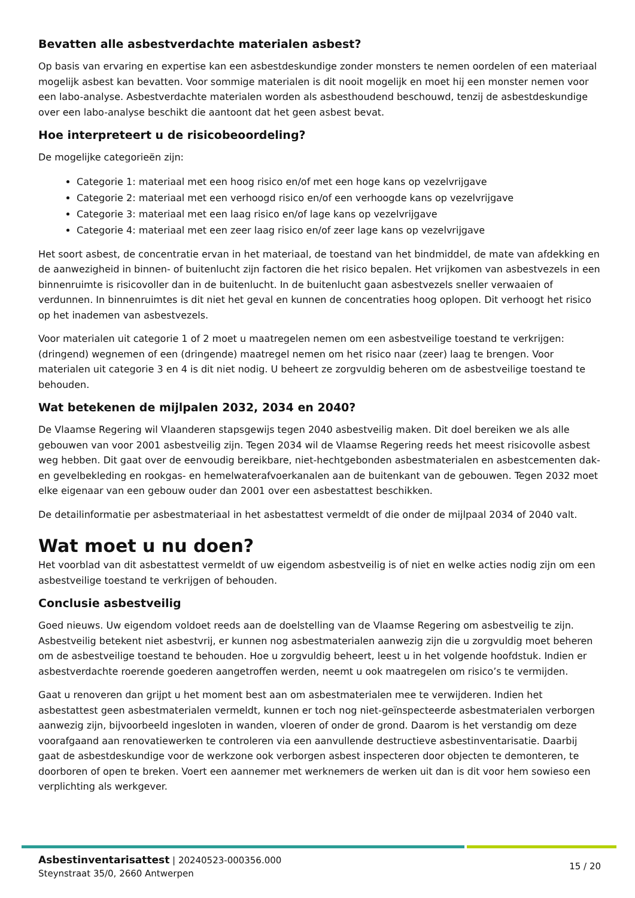Bevatten alle asbestverdachte materialen asbest?
Op basis van ervaring en expertise kan een asbestdeskundige zonder monsters te nemen oordelen of een materiaal mogelijk asbest kan bevatten. Voor sommige materialen is dit nooit mogelijk en moet hij een monster nemen voor een labo-analyse. Asbestverdachte materialen worden als asbesthoudend beschouwd, tenzij de asbestdeskundige over een labo-analyse beschikt die aantoont dat het geen asbest bevat.
Hoe interpreteert u de risicobeoordeling?
De mogelijke categorieën zijn:
Categorie 1: materiaal met een hoog risico en/of met een hoge kans op vezelvrijgave
Categorie 2: materiaal met een verhoogd risico en/of een verhoogde kans op vezelvrijgave
Categorie 3: materiaal met een laag risico en/of lage kans op vezelvrijgave
Categorie 4: materiaal met een zeer laag risico en/of zeer lage kans op vezelvrijgave
Het soort asbest, de concentratie ervan in het materiaal, de toestand van het bindmiddel, de mate van afdekking en de aanwezigheid in binnen- of buitenlucht zijn factoren die het risico bepalen. Het vrijkomen van asbestvezels in een binnenruimte is risicovoller dan in de buitenlucht. In de buitenlucht gaan asbestvezels sneller verwaaien of verdunnen. In binnenruimtes is dit niet het geval en kunnen de concentraties hoog oplopen. Dit verhoogt het risico op het inademen van asbestvezels.
Voor materialen uit categorie 1 of 2 moet u maatregelen nemen om een asbestveilige toestand te verkrijgen: (dringend) wegnemen of een (dringende) maatregel nemen om het risico naar (zeer) laag te brengen. Voor materialen uit categorie 3 en 4 is dit niet nodig. U beheert ze zorgvuldig beheren om de asbestveilige toestand te behouden.
Wat betekenen de mijlpalen 2032, 2034 en 2040?
De Vlaamse Regering wil Vlaanderen stapsgewijs tegen 2040 asbestveilig maken. Dit doel bereiken we als alle gebouwen van voor 2001 asbestveilig zijn. Tegen 2034 wil de Vlaamse Regering reeds het meest risicovolle asbest weg hebben. Dit gaat over de eenvoudig bereikbare, niet-hechtgebonden asbestmaterialen en asbestcementen dak- en gevelbekleding en rookgas- en hemelwaterafvoerkanalen aan de buitenkant van de gebouwen. Tegen 2032 moet elke eigenaar van een gebouw ouder dan 2001 over een asbestattest beschikken.
De detailinformatie per asbestmateriaal in het asbestattest vermeldt of die onder de mijlpaal 2034 of 2040 valt.
Wat moet u nu doen?
Het voorblad van dit asbestattest vermeldt of uw eigendom asbestveilig is of niet en welke acties nodig zijn om een asbestveilige toestand te verkrijgen of behouden.
Conclusie asbestveilig
Goed nieuws. Uw eigendom voldoet reeds aan de doelstelling van de Vlaamse Regering om asbestveilig te zijn. Asbestveilig betekent niet asbestvrij, er kunnen nog asbestmaterialen aanwezig zijn die u zorgvuldig moet beheren om de asbestveilige toestand te behouden. Hoe u zorgvuldig beheert, leest u in het volgende hoofdstuk. Indien er asbestverdachte roerende goederen aangetroffen werden, neemt u ook maatregelen om risico’s te vermijden.
Gaat u renoveren dan grijpt u het moment best aan om asbestmaterialen mee te verwijderen. Indien het asbestattest geen asbestmaterialen vermeldt, kunnen er toch nog niet-geïnspecteerde asbestmaterialen verborgen aanwezig zijn, bijvoorbeeld ingesloten in wanden, vloeren of onder de grond. Daarom is het verstandig om deze voorafgaand aan renovatiewerken te controleren via een aanvullende destructieve asbestinventarisatie. Daarbij gaat de asbestdeskundige voor de werkzone ook verborgen asbest inspecteren door objecten te demonteren, te doorboren of open te breken. Voert een aannemer met werknemers de werken uit dan is dit voor hem sowieso een verplichting als werkgever.
15 / 20
Asbestinventarisattest | 20240523-000356.000
Steynstraat 35/0, 2660 Antwerpen